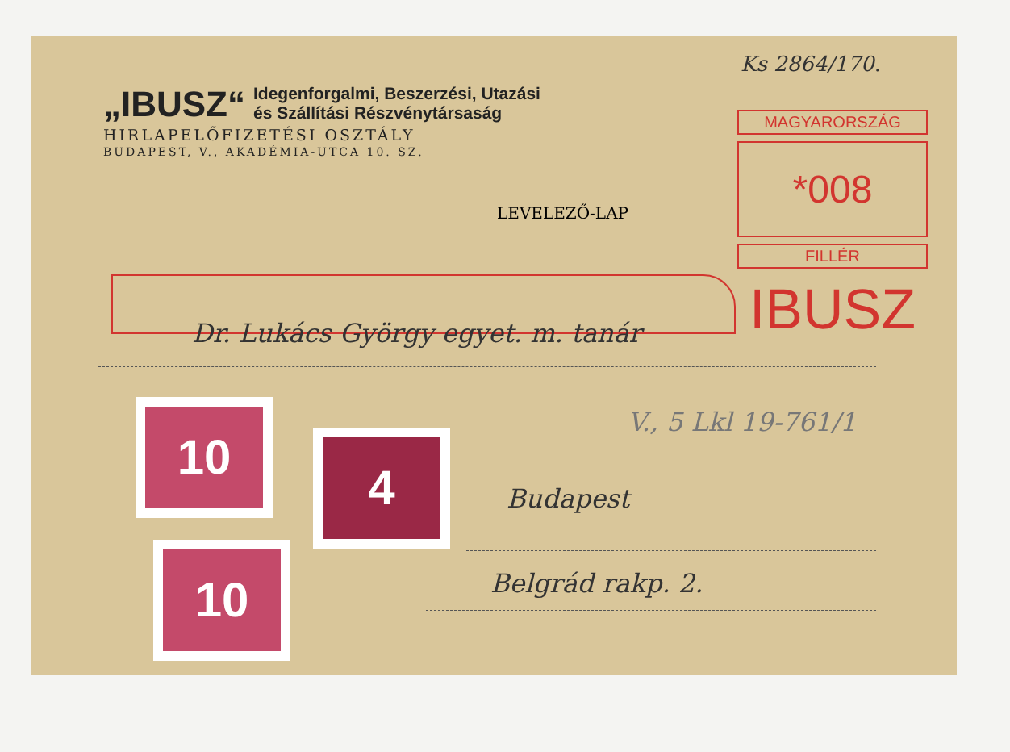„IBUSZ“
Idegenforgalmi, Beszerzési, Utazási
és Szállítási Részvénytársaság
HIRLAPELŐFIZETÉSI OSZTÁLY
BUDAPEST, V., AKADÉMIA-UTCA 10. SZ.
LEVELEZŐ-LAP
MAGYARORSZÁG
*008
FILLÉR
IBUSZ
Ks 2864/170.
Dr. Lukács György egyet. m. tanár
V., 5 Lkl 19-761/1
Budapest
Belgrád rakp. 2.
10
4
10